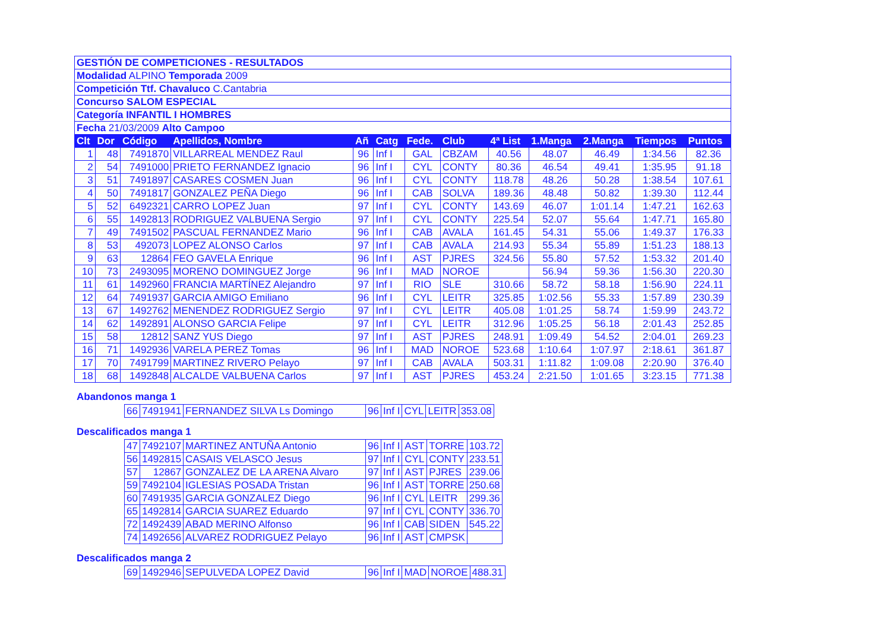| GESTIÓN DE COMPETICIONES - RESULTADOS | | | | | | | | | | | | |
| Modalidad ALPINO Temporada 2009 | | | | | | | | | | | | |
| Competición Ttf. Chavaluco C.Cantabria | | | | | | | | | | | | |
| Concurso SALOM ESPECIAL | | | | | | | | | | | | |
| Categoría INFANTIL I HOMBRES | | | | | | | | | | | | |
| Fecha 21/03/2009 Alto Campoo | | | | | | | | | | | | |
| Clt | Dor | Código | Apellidos, Nombre | Añ | Catg | Fede. | Club | 4ª List | 1.Manga | 2.Manga | Tiempos | Puntos |
| 1 | 48 | 7491870 | VILLARREAL MENDEZ Raul | 96 | Inf I | GAL | CBZAM | 40.56 | 48.07 | 46.49 | 1:34.56 | 82.36 |
| 2 | 54 | 7491000 | PRIETO FERNANDEZ Ignacio | 96 | Inf I | CYL | CONTY | 80.36 | 46.54 | 49.41 | 1:35.95 | 91.18 |
| 3 | 51 | 7491897 | CASARES COSMEN Juan | 96 | Inf I | CYL | CONTY | 118.78 | 48.26 | 50.28 | 1:38.54 | 107.61 |
| 4 | 50 | 7491817 | GONZALEZ PEÑA Diego | 96 | Inf I | CAB | SOLVA | 189.36 | 48.48 | 50.82 | 1:39.30 | 112.44 |
| 5 | 52 | 6492321 | CARRO LOPEZ Juan | 97 | Inf I | CYL | CONTY | 143.69 | 46.07 | 1:01.14 | 1:47.21 | 162.63 |
| 6 | 55 | 1492813 | RODRIGUEZ VALBUENA Sergio | 97 | Inf I | CYL | CONTY | 225.54 | 52.07 | 55.64 | 1:47.71 | 165.80 |
| 7 | 49 | 7491502 | PASCUAL FERNANDEZ Mario | 96 | Inf I | CAB | AVALA | 161.45 | 54.31 | 55.06 | 1:49.37 | 176.33 |
| 8 | 53 | 492073 | LOPEZ ALONSO Carlos | 97 | Inf I | CAB | AVALA | 214.93 | 55.34 | 55.89 | 1:51.23 | 188.13 |
| 9 | 63 | 12864 | FEO GAVELA Enrique | 96 | Inf I | AST | PJRES | 324.56 | 55.80 | 57.52 | 1:53.32 | 201.40 |
| 10 | 73 | 2493095 | MORENO DOMINGUEZ Jorge | 96 | Inf I | MAD | NOROE | | 56.94 | 59.36 | 1:56.30 | 220.30 |
| 11 | 61 | 1492960 | FRANCIA MARTÍNEZ Alejandro | 97 | Inf I | RIO | SLE | 310.66 | 58.72 | 58.18 | 1:56.90 | 224.11 |
| 12 | 64 | 7491937 | GARCIA AMIGO Emiliano | 96 | Inf I | CYL | LEITR | 325.85 | 1:02.56 | 55.33 | 1:57.89 | 230.39 |
| 13 | 67 | 1492762 | MENENDEZ RODRIGUEZ Sergio | 97 | Inf I | CYL | LEITR | 405.08 | 1:01.25 | 58.74 | 1:59.99 | 243.72 |
| 14 | 62 | 1492891 | ALONSO GARCIA Felipe | 97 | Inf I | CYL | LEITR | 312.96 | 1:05.25 | 56.18 | 2:01.43 | 252.85 |
| 15 | 58 | 12812 | SANZ YUS Diego | 97 | Inf I | AST | PJRES | 248.91 | 1:09.49 | 54.52 | 2:04.01 | 269.23 |
| 16 | 71 | 1492936 | VARELA PEREZ Tomas | 96 | Inf I | MAD | NOROE | 523.68 | 1:10.64 | 1:07.97 | 2:18.61 | 361.87 |
| 17 | 70 | 7491799 | MARTINEZ RIVERO Pelayo | 97 | Inf I | CAB | AVALA | 503.31 | 1:11.82 | 1:09.08 | 2:20.90 | 376.40 |
| 18 | 68 | 1492848 | ALCALDE VALBUENA Carlos | 97 | Inf I | AST | PJRES | 453.24 | 2:21.50 | 1:01.65 | 3:23.15 | 771.38 |
Abandonos manga 1
| 66 | 7491941 | FERNANDEZ SILVA Ls Domingo | 96 | Inf I | CYL | LEITR | 353.08 |
Descalificados manga 1
| 47 | 7492107 | MARTINEZ ANTUÑA Antonio | 96 | Inf I | AST | TORRE | 103.72 |
| 56 | 1492815 | CASAIS VELASCO Jesus | 97 | Inf I | CYL | CONTY | 233.51 |
| 57 | 12867 | GONZALEZ DE LA ARENA Alvaro | 97 | Inf I | AST | PJRES | 239.06 |
| 59 | 7492104 | IGLESIAS POSADA Tristan | 96 | Inf I | AST | TORRE | 250.68 |
| 60 | 7491935 | GARCIA GONZALEZ Diego | 96 | Inf I | CYL | LEITR | 299.36 |
| 65 | 1492814 | GARCIA SUAREZ Eduardo | 97 | Inf I | CYL | CONTY | 336.70 |
| 72 | 1492439 | ABAD MERINO Alfonso | 96 | Inf I | CAB | SIDEN | 545.22 |
| 74 | 1492656 | ALVAREZ RODRIGUEZ Pelayo | 96 | Inf I | AST | CMPSK | |
Descalificados manga 2
| 69 | 1492946 | SEPULVEDA LOPEZ David | 96 | Inf I | MAD | NOROE | 488.31 |